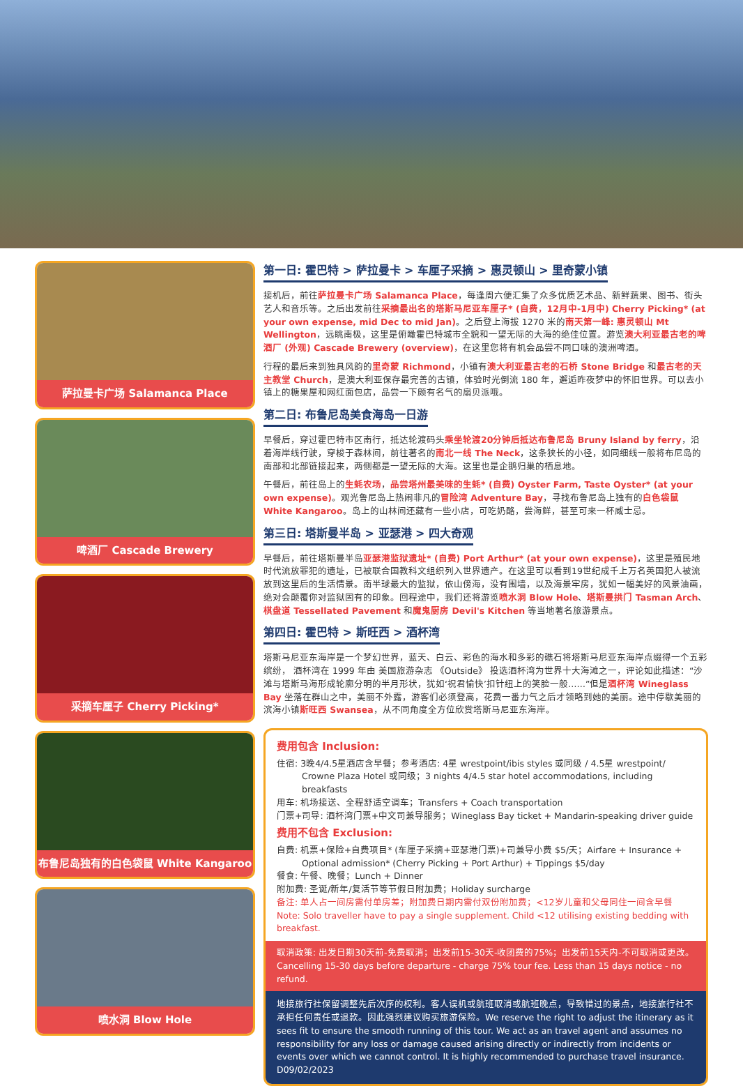萨拉曼卡广场 Salamanca Place
啤酒厂 Cascade Brewery
采摘车厘子 Cherry Picking*
布鲁尼岛独有的白色袋鼠 White Kangaroo
喷水洞 Blow Hole
第一日: 霍巴特 > 萨拉曼卡 > 车厘子采摘 > 惠灵顿山 > 里奇蒙小镇
接机后，前往萨拉曼卡广场 Salamanca Place，每逢周六便汇集了众多优质艺术品、新鲜蔬果、图书、街头艺人和音乐等。之后出发前往采摘最出名的塔斯马尼亚车厘子* (自费，12月中-1月中) Cherry Picking* (at your own expense, mid Dec to mid Jan)。之后登上海拔 1270 米的南天第一峰: 惠灵顿山 Mt Wellington，远眺南极，这里是俯瞰霍巴特城市全貌和一望无际的大海的绝佳位置。游览澳大利亚最古老的啤酒厂 (外观) Cascade Brewery (overview)，在这里您将有机会品尝不同口味的澳洲啤酒。
行程的最后来到独具风韵的里奇蒙 Richmond，小镇有澳大利亚最古老的石桥 Stone Bridge 和最古老的天主教堂 Church，是澳大利亚保存最完善的古镇，体验时光倒流 180 年，邂逅昨夜梦中的怀旧世界。可以去小镇上的糖果屋和网红面包店，品尝一下颇有名气的扇贝派哦。
第二日: 布鲁尼岛美食海岛一日游
早餐后，穿过霍巴特市区南行，抵达轮渡码头乘坐轮渡20分钟后抵达布鲁尼岛 Bruny Island by ferry，沿着海岸线行驶，穿梭于森林间，前往著名的南北一线 The Neck，这条狭长的小径，如同细线一般将布尼岛的南部和北部链接起来，两侧都是一望无际的大海。这里也是企鹅归巢的栖息地。
午餐后，前往岛上的生蚝农场，品尝塔州最美味的生蚝* (自费) Oyster Farm, Taste Oyster* (at your own expense)。观光鲁尼岛上热闹非凡的冒险湾 Adventure Bay，寻找布鲁尼岛上独有的白色袋鼠 White Kangaroo。岛上的山林间还藏有一些小店，可吃奶酪，尝海鲜，甚至可来一杯威士忌。
第三日: 塔斯曼半岛 > 亚瑟港 > 四大奇观
早餐后，前往塔斯曼半岛亚瑟港监狱遗址* (自费) Port Arthur* (at your own expense)，这里是殖民地时代流放罪犯的遗址，已被联合国教科文组织列入世界遗产。在这里可以看到19世纪成千上万名英国犯人被流放到这里后的生活情景。南半球最大的监狱，依山傍海，没有围墙，以及海景牢房，犹如一幅美好的风景油画，绝对会颠覆你对监狱固有的印象。回程途中，我们还将游览喷水洞 Blow Hole、塔斯曼拱门 Tasman Arch、棋盘道 Tessellated Pavement 和魔鬼厨房 Devil's Kitchen 等当地著名旅游景点。
第四日: 霍巴特 > 斯旺西 > 酒杯湾
塔斯马尼亚东海岸是一个梦幻世界，蓝天、白云、彩色的海水和多彩的礁石将塔斯马尼亚东海岸点缀得一个五彩缤纷， 酒杯湾在 1999 年由 美国旅游杂志 《Outside》 投选酒杯湾为世界十大海滩之一，评论如此描述：“沙滩与塔斯马海形成轮廓分明的半月形状，犹如‘祝君愉快’扣针纽上的笑脸一般……”但是酒杯湾 Wineglass Bay 坐落在群山之中，美丽不外露，游客们必须登高，花费一番力气之后才领略到她的美丽。途中停歇美丽的滨海小镇斯旺西 Swansea，从不同角度全方位欣赏塔斯马尼亚东海岸。
费用包含 Inclusion:
住宿: 3晚4/4.5星酒店含早餐；参考酒店: 4星 wrestpoint/ibis styles 或同级 / 4.5星 wrestpoint/
Crowne Plaza Hotel 或同级；3 nights 4/4.5 star hotel accommodations, including breakfasts
用车: 机场接送、全程舒适空调车；Transfers + Coach transportation
门票+司导: 酒杯湾门票+中文司兼导服务；Wineglass Bay ticket + Mandarin-speaking driver guide
费用不包含 Exclusion:
自费: 机票+保险+自费项目* (车厘子采摘+亚瑟港门票)+司兼导小费 $5/天；Airfare + Insurance +
Optional admission* (Cherry Picking + Port Arthur) + Tippings $5/day
餐食: 午餐、晚餐；Lunch + Dinner
附加费: 圣诞/新年/复活节等节假日附加费；Holiday surcharge
备注: 单人占一间房需付单房差；附加费日期内需付双份附加费；<12岁儿童和父母同住一间含早餐
Note: Solo traveller have to pay a single supplement. Child <12 utilising existing bedding with breakfast.
取消政策: 出发日期30天前-免费取消；出发前15-30天-收团费的75%；出发前15天内-不可取消或更改。
Cancelling 15-30 days before departure - charge 75% tour fee. Less than 15 days notice - no refund.
地接旅行社保留调整先后次序的权利。客人误机或航班取消或航班晚点，导致错过的景点，地接旅行社不承担任何责任或退款。因此强烈建议购买旅游保险。We reserve the right to adjust the itinerary as it sees fit to ensure the smooth running of this tour. We act as an travel agent and assumes no responsibility for any loss or damage caused arising directly or indirectly from incidents or events over which we cannot control. It is highly recommended to purchase travel insurance. D09/02/2023